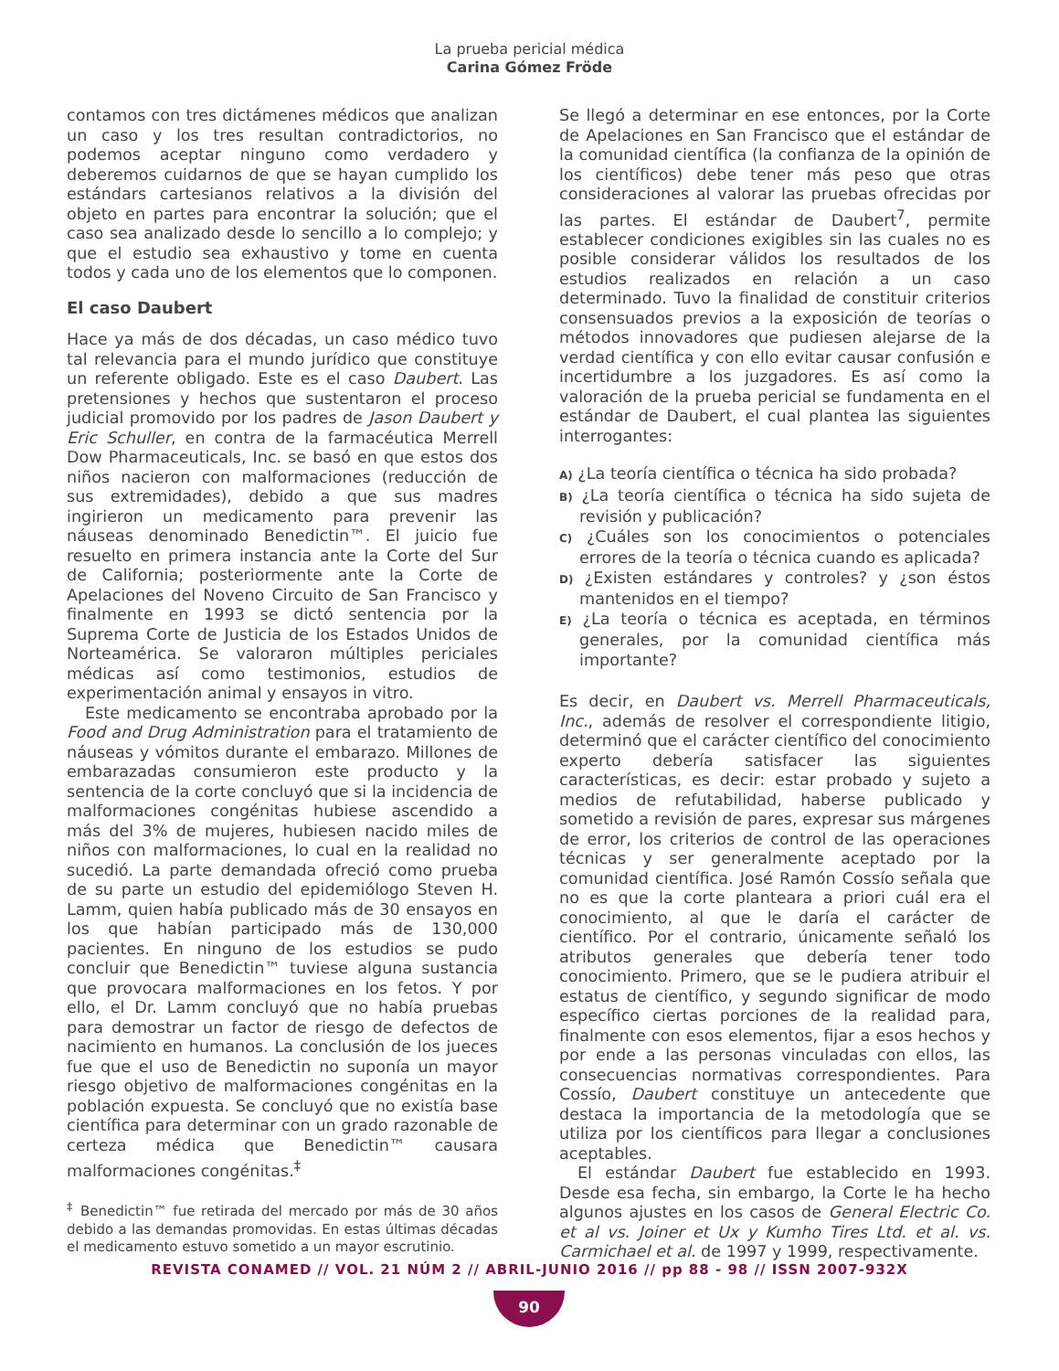La prueba pericial médica
Carina Gómez Fröde
contamos con tres dictámenes médicos que analizan un caso y los tres resultan contradictorios, no podemos aceptar ninguno como verdadero y deberemos cuidarnos de que se hayan cumplido los estándars cartesianos relativos a la división del objeto en partes para encontrar la solución; que el caso sea analizado desde lo sencillo a lo complejo; y que el estudio sea exhaustivo y tome en cuenta todos y cada uno de los elementos que lo componen.
El caso Daubert
Hace ya más de dos décadas, un caso médico tuvo tal relevancia para el mundo jurídico que constituye un referente obligado. Este es el caso Daubert. Las pretensiones y hechos que sustentaron el proceso judicial promovido por los padres de Jason Daubert y Eric Schuller, en contra de la farmacéutica Merrell Dow Pharmaceuticals, Inc. se basó en que estos dos niños nacieron con malformaciones (reducción de sus extremidades), debido a que sus madres ingirieron un medicamento para prevenir las náuseas denominado Benedictin™. El juicio fue resuelto en primera instancia ante la Corte del Sur de California; posteriormente ante la Corte de Apelaciones del Noveno Circuito de San Francisco y finalmente en 1993 se dictó sentencia por la Suprema Corte de Justicia de los Estados Unidos de Norteamérica. Se valoraron múltiples periciales médicas así como testimonios, estudios de experimentación animal y ensayos in vitro.
Este medicamento se encontraba aprobado por la Food and Drug Administration para el tratamiento de náuseas y vómitos durante el embarazo. Millones de embarazadas consumieron este producto y la sentencia de la corte concluyó que si la incidencia de malformaciones congénitas hubiese ascendido a más del 3% de mujeres, hubiesen nacido miles de niños con malformaciones, lo cual en la realidad no sucedió. La parte demandada ofreció como prueba de su parte un estudio del epidemiólogo Steven H. Lamm, quien había publicado más de 30 ensayos en los que habían participado más de 130,000 pacientes. En ninguno de los estudios se pudo concluir que Benedictin™ tuviese alguna sustancia que provocara malformaciones en los fetos. Y por ello, el Dr. Lamm concluyó que no había pruebas para demostrar un factor de riesgo de defectos de nacimiento en humanos. La conclusión de los jueces fue que el uso de Benedictin no suponía un mayor riesgo objetivo de malformaciones congénitas en la población expuesta. Se concluyó que no existía base científica para determinar con un grado razonable de certeza médica que Benedictin™ causara malformaciones congénitas.<sup>‡</sup>
<sup>‡</sup> Benedictin™ fue retirada del mercado por más de 30 años debido a las demandas promovidas. En estas últimas décadas el medicamento estuvo sometido a un mayor escrutinio.
Se llegó a determinar en ese entonces, por la Corte de Apelaciones en San Francisco que el estándar de la comunidad científica (la confianza de la opinión de los científicos) debe tener más peso que otras consideraciones al valorar las pruebas ofrecidas por las partes. El estándar de Daubert<sup>7</sup>, permite establecer condiciones exigibles sin las cuales no es posible considerar válidos los resultados de los estudios realizados en relación a un caso determinado. Tuvo la finalidad de constituir criterios consensuados previos a la exposición de teorías o métodos innovadores que pudiesen alejarse de la verdad científica y con ello evitar causar confusión e incertidumbre a los juzgadores. Es así como la valoración de la prueba pericial se fundamenta en el estándar de Daubert, el cual plantea las siguientes interrogantes:
A) ¿La teoría científica o técnica ha sido probada?
B) ¿La teoría científica o técnica ha sido sujeta de revisión y publicación?
C) ¿Cuáles son los conocimientos o potenciales errores de la teoría o técnica cuando es aplicada?
D) ¿Existen estándares y controles? y ¿son éstos mantenidos en el tiempo?
E) ¿La teoría o técnica es aceptada, en términos generales, por la comunidad científica más importante?
Es decir, en Daubert vs. Merrell Pharmaceuticals, Inc., además de resolver el correspondiente litigio, determinó que el carácter científico del conocimiento experto debería satisfacer las siguientes características, es decir: estar probado y sujeto a medios de refutabilidad, haberse publicado y sometido a revisión de pares, expresar sus márgenes de error, los criterios de control de las operaciones técnicas y ser generalmente aceptado por la comunidad científica. José Ramón Cossío señala que no es que la corte planteara a priori cuál era el conocimiento, al que le daría el carácter de científico. Por el contrario, únicamente señaló los atributos generales que debería tener todo conocimiento. Primero, que se le pudiera atribuir el estatus de científico, y segundo significar de modo específico ciertas porciones de la realidad para, finalmente con esos elementos, fijar a esos hechos y por ende a las personas vinculadas con ellos, las consecuencias normativas correspondientes. Para Cossío, Daubert constituye un antecedente que destaca la importancia de la metodología que se utiliza por los científicos para llegar a conclusiones aceptables.
El estándar Daubert fue establecido en 1993. Desde esa fecha, sin embargo, la Corte le ha hecho algunos ajustes en los casos de General Electric Co. et al vs. Joiner et Ux y Kumho Tires Ltd. et al. vs. Carmichael et al. de 1997 y 1999, respectivamente.
REVISTA CONAMED // VOL. 21 NÚM 2 // ABRIL-JUNIO 2016 // pp 88 - 98 // ISSN 2007-932X
90